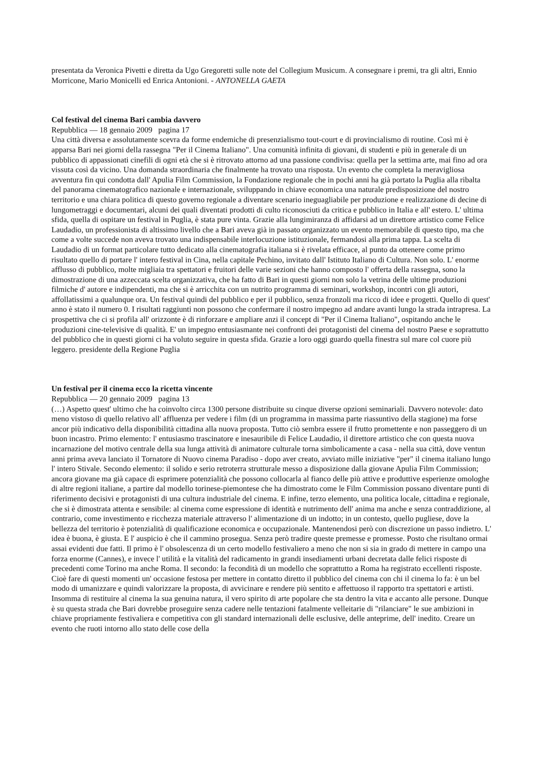presentata da Veronica Pivetti e diretta da Ugo Gregoretti sulle note del Collegium Musicum. A consegnare i premi, tra gli altri, Ennio Morricone, Mario Monicelli ed Enrica Antonioni. - ANTONELLA GAETA
Col festival del cinema Bari cambia davvero
Repubblica — 18 gennaio 2009 pagina 17
Una città diversa e assolutamente scevra da forme endemiche di presenzialismo tout-court e di provincialismo di routine. Così mi è apparsa Bari nei giorni della rassegna "Per il Cinema Italiano". Una comunità infinita di giovani, di studenti e più in generale di un pubblico di appassionati cinefili di ogni età che si è ritrovato attorno ad una passione condivisa: quella per la settima arte, mai fino ad ora vissuta così da vicino. Una domanda straordinaria che finalmente ha trovato una risposta. Un evento che completa la meravigliosa avventura fin qui condotta dall' Apulia Film Commission, la Fondazione regionale che in pochi anni ha già portato la Puglia alla ribalta del panorama cinematografico nazionale e internazionale, sviluppando in chiave economica una naturale predisposizione del nostro territorio e una chiara politica di questo governo regionale a diventare scenario ineguagliabile per produzione e realizzazione di decine di lungometraggi e documentari, alcuni dei quali diventati prodotti di culto riconosciuti da critica e pubblico in Italia e all' estero. L' ultima sfida, quella di ospitare un festival in Puglia, è stata pure vinta. Grazie alla lungimiranza di affidarsi ad un direttore artistico come Felice Laudadio, un professionista di altissimo livello che a Bari aveva già in passato organizzato un evento memorabile di questo tipo, ma che come a volte succede non aveva trovato una indispensabile interlocuzione istituzionale, fermandosi alla prima tappa. La scelta di Laudadio di un format particolare tutto dedicato alla cinematografia italiana si è rivelata efficace, al punto da ottenere come primo risultato quello di portare l' intero festival in Cina, nella capitale Pechino, invitato dall' Istituto Italiano di Cultura. Non solo. L' enorme afflusso di pubblico, molte migliaia tra spettatori e fruitori delle varie sezioni che hanno composto l' offerta della rassegna, sono la dimostrazione di una azzeccata scelta organizzativa, che ha fatto di Bari in questi giorni non solo la vetrina delle ultime produzioni filmiche d' autore e indipendenti, ma che si è arricchita con un nutrito programma di seminari, workshop, incontri con gli autori, affollatissimi a qualunque ora. Un festival quindi del pubblico e per il pubblico, senza fronzoli ma ricco di idee e progetti. Quello di quest' anno è stato il numero 0. I risultati raggiunti non possono che confermare il nostro impegno ad andare avanti lungo la strada intrapresa. La prospettiva che ci si profila all' orizzonte è di rinforzare e ampliare anzi il concept di "Per il Cinema Italiano", ospitando anche le produzioni cine-televisive di qualità. E' un impegno entusiasmante nei confronti dei protagonisti del cinema del nostro Paese e soprattutto del pubblico che in questi giorni ci ha voluto seguire in questa sfida. Grazie a loro oggi guardo quella finestra sul mare col cuore più leggero. presidente della Regione Puglia
Un festival per il cinema ecco la ricetta vincente
Repubblica — 20 gennaio 2009 pagina 13
(…) Aspetto quest' ultimo che ha coinvolto circa 1300 persone distribuite su cinque diverse opzioni seminariali. Davvero notevole: dato meno vistoso di quello relativo all' affluenza per vedere i film (di un programma in massima parte riassuntivo della stagione) ma forse ancor più indicativo della disponibilità cittadina alla nuova proposta. Tutto ciò sembra essere il frutto promettente e non passeggero di un buon incastro. Primo elemento: l' entusiasmo trascinatore e inesauribile di Felice Laudadio, il direttore artistico che con questa nuova incarnazione del motivo centrale della sua lunga attività di animatore culturale torna simbolicamente a casa - nella sua città, dove ventun anni prima aveva lanciato il Tornatore di Nuovo cinema Paradiso - dopo aver creato, avviato mille iniziative "per" il cinema italiano lungo l' intero Stivale. Secondo elemento: il solido e serio retroterra strutturale messo a disposizione dalla giovane Apulia Film Commission; ancora giovane ma già capace di esprimere potenzialità che possono collocarla al fianco delle più attive e produttive esperienze omologhe di altre regioni italiane, a partire dal modello torinese-piemontese che ha dimostrato come le Film Commission possano diventare punti di riferimento decisivi e protagonisti di una cultura industriale del cinema. E infine, terzo elemento, una politica locale, cittadina e regionale, che si è dimostrata attenta e sensibile: al cinema come espressione di identità e nutrimento dell' anima ma anche e senza contraddizione, al contrario, come investimento e ricchezza materiale attraverso l' alimentazione di un indotto; in un contesto, quello pugliese, dove la bellezza del territorio è potenzialità di qualificazione economica e occupazionale. Mantenendosi però con discrezione un passo indietro. L' idea è buona, è giusta. E l' auspicio è che il cammino prosegua. Senza però tradire queste premesse e promesse. Posto che risultano ormai assai evidenti due fatti. Il primo è l' obsolescenza di un certo modello festivaliero a meno che non si sia in grado di mettere in campo una forza enorme (Cannes), e invece l' utilità e la vitalità del radicamento in grandi insediamenti urbani decretata dalle felici risposte di precedenti come Torino ma anche Roma. Il secondo: la fecondità di un modello che soprattutto a Roma ha registrato eccellenti risposte. Cioè fare di questi momenti un' occasione festosa per mettere in contatto diretto il pubblico del cinema con chi il cinema lo fa: è un bel modo di umanizzare e quindi valorizzare la proposta, di avvicinare e rendere più sentito e affettuoso il rapporto tra spettatori e artisti. Insomma di restituire al cinema la sua genuina natura, il vero spirito di arte popolare che sta dentro la vita e accanto alle persone. Dunque è su questa strada che Bari dovrebbe proseguire senza cadere nelle tentazioni fatalmente velleitarie di "rilanciare" le sue ambizioni in chiave propriamente festivaliera e competitiva con gli standard internazionali delle esclusive, delle anteprime, dell' inedito. Creare un evento che ruoti intorno allo stato delle cose della